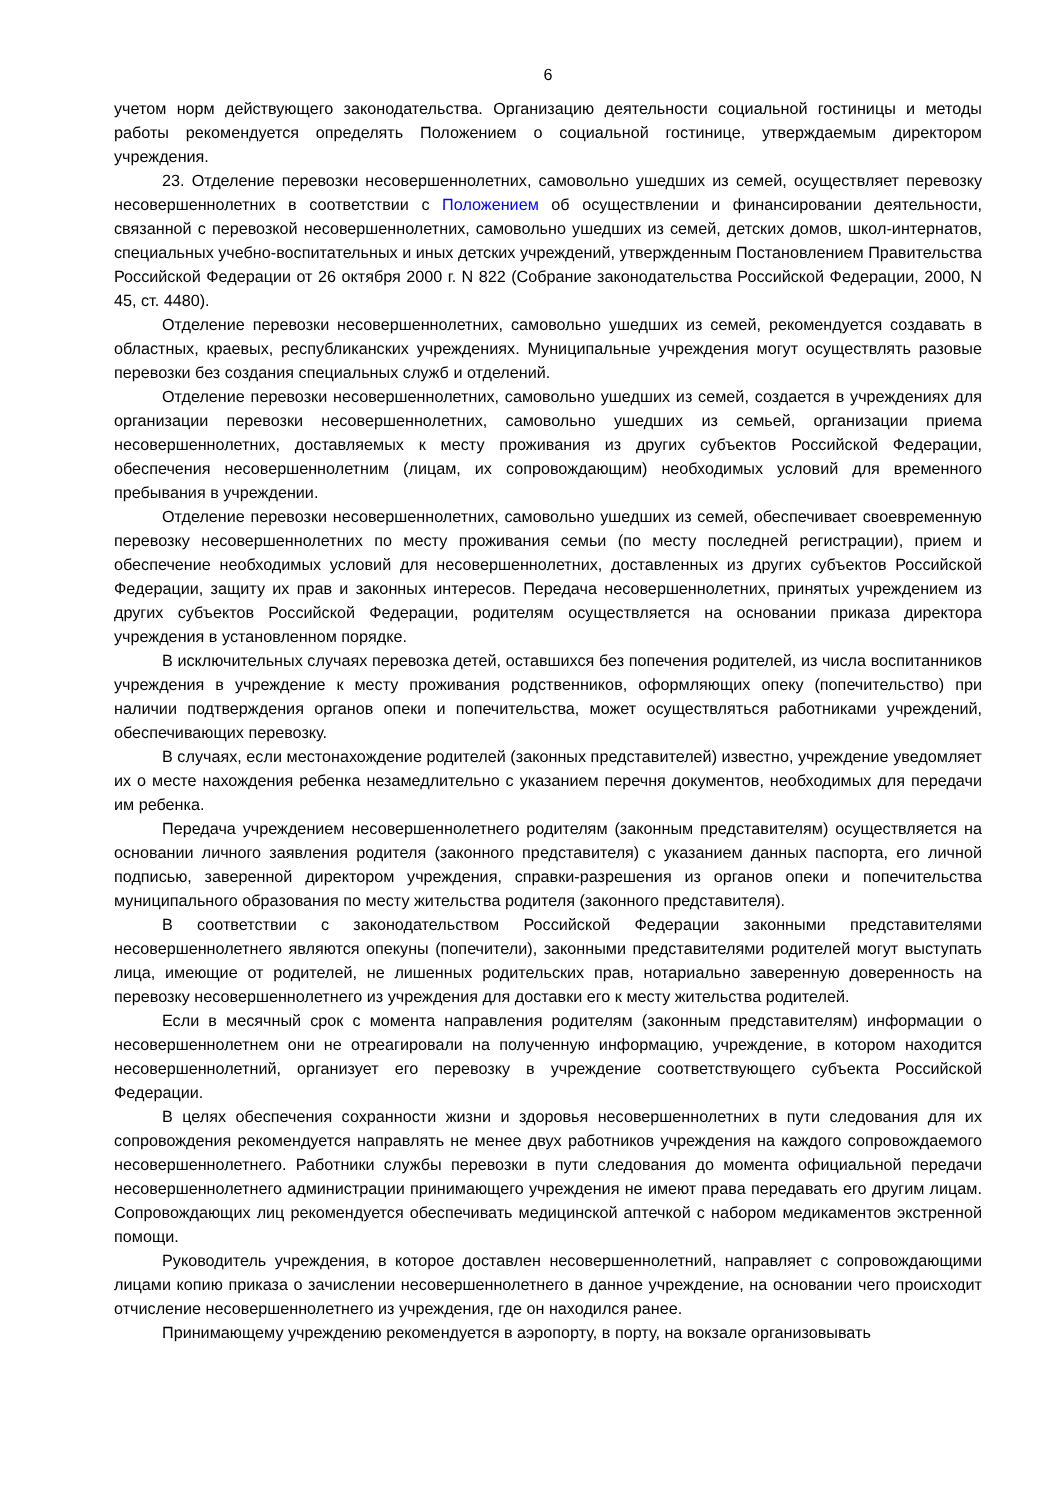6
учетом норм действующего законодательства. Организацию деятельности социальной гостиницы и методы работы рекомендуется определять Положением о социальной гостинице, утверждаемым директором учреждения.
23. Отделение перевозки несовершеннолетних, самовольно ушедших из семей, осуществляет перевозку несовершеннолетних в соответствии с Положением об осуществлении и финансировании деятельности, связанной с перевозкой несовершеннолетних, самовольно ушедших из семей, детских домов, школ-интернатов, специальных учебно-воспитательных и иных детских учреждений, утвержденным Постановлением Правительства Российской Федерации от 26 октября 2000 г. N 822 (Собрание законодательства Российской Федерации, 2000, N 45, ст. 4480).
Отделение перевозки несовершеннолетних, самовольно ушедших из семей, рекомендуется создавать в областных, краевых, республиканских учреждениях. Муниципальные учреждения могут осуществлять разовые перевозки без создания специальных служб и отделений.
Отделение перевозки несовершеннолетних, самовольно ушедших из семей, создается в учреждениях для организации перевозки несовершеннолетних, самовольно ушедших из семьей, организации приема несовершеннолетних, доставляемых к месту проживания из других субъектов Российской Федерации, обеспечения несовершеннолетним (лицам, их сопровождающим) необходимых условий для временного пребывания в учреждении.
Отделение перевозки несовершеннолетних, самовольно ушедших из семей, обеспечивает своевременную перевозку несовершеннолетних по месту проживания семьи (по месту последней регистрации), прием и обеспечение необходимых условий для несовершеннолетних, доставленных из других субъектов Российской Федерации, защиту их прав и законных интересов. Передача несовершеннолетних, принятых учреждением из других субъектов Российской Федерации, родителям осуществляется на основании приказа директора учреждения в установленном порядке.
В исключительных случаях перевозка детей, оставшихся без попечения родителей, из числа воспитанников учреждения в учреждение к месту проживания родственников, оформляющих опеку (попечительство) при наличии подтверждения органов опеки и попечительства, может осуществляться работниками учреждений, обеспечивающих перевозку.
В случаях, если местонахождение родителей (законных представителей) известно, учреждение уведомляет их о месте нахождения ребенка незамедлительно с указанием перечня документов, необходимых для передачи им ребенка.
Передача учреждением несовершеннолетнего родителям (законным представителям) осуществляется на основании личного заявления родителя (законного представителя) с указанием данных паспорта, его личной подписью, заверенной директором учреждения, справки-разрешения из органов опеки и попечительства муниципального образования по месту жительства родителя (законного представителя).
В соответствии с законодательством Российской Федерации законными представителями несовершеннолетнего являются опекуны (попечители), законными представителями родителей могут выступать лица, имеющие от родителей, не лишенных родительских прав, нотариально заверенную доверенность на перевозку несовершеннолетнего из учреждения для доставки его к месту жительства родителей.
Если в месячный срок с момента направления родителям (законным представителям) информации о несовершеннолетнем они не отреагировали на полученную информацию, учреждение, в котором находится несовершеннолетний, организует его перевозку в учреждение соответствующего субъекта Российской Федерации.
В целях обеспечения сохранности жизни и здоровья несовершеннолетних в пути следования для их сопровождения рекомендуется направлять не менее двух работников учреждения на каждого сопровождаемого несовершеннолетнего. Работники службы перевозки в пути следования до момента официальной передачи несовершеннолетнего администрации принимающего учреждения не имеют права передавать его другим лицам. Сопровождающих лиц рекомендуется обеспечивать медицинской аптечкой с набором медикаментов экстренной помощи.
Руководитель учреждения, в которое доставлен несовершеннолетний, направляет с сопровождающими лицами копию приказа о зачислении несовершеннолетнего в данное учреждение, на основании чего происходит отчисление несовершеннолетнего из учреждения, где он находился ранее.
Принимающему учреждению рекомендуется в аэропорту, в порту, на вокзале организовывать